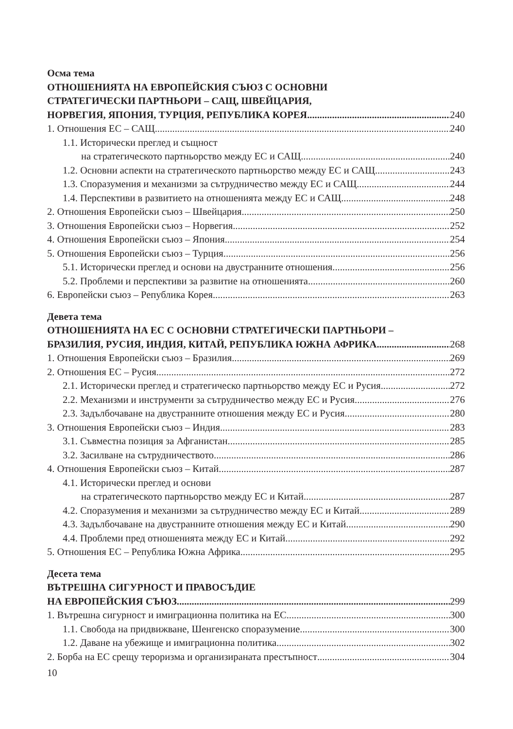Осма тема
ОТНОШЕНИЯТА НА ЕВРОПЕЙСКИЯ СЪЮЗ С ОСНОВНИ
СТРАТЕГИЧЕСКИ ПАРТНЬОРИ – САЩ, ШВЕЙЦАРИЯ,
НОРВЕГИЯ, ЯПОНИЯ, ТУРЦИЯ, РЕПУБЛИКА КОРЕЯ 240
1. Отношения ЕС – САЩ 240
1.1. Исторически преглед и същност
на стратегическото партньорство между ЕС и САЩ 240
1.2. Основни аспекти на стратегическото партньорство между ЕС и САЩ 243
1.3. Споразумения и механизми за сътрудничество между ЕС и САЩ 244
1.4. Перспективи в развитието на отношенията между ЕС и САЩ 248
2. Отношения Европейски съюз – Швейцария 250
3. Отношения Европейски съюз – Норвегия 252
4. Отношения Европейски съюз – Япония 254
5. Отношения Европейски съюз – Турция 256
5.1. Исторически преглед и основи на двустранните отношения 256
5.2. Проблеми и перспективи за развитие на отношенията 260
6. Европейски съюз – Република Корея 263
Девета тема
ОТНОШЕНИЯТА НА ЕС С ОСНОВНИ СТРАТЕГИЧЕСКИ ПАРТНЬОРИ –
БРАЗИЛИЯ, РУСИЯ, ИНДИЯ, КИТАЙ, РЕПУБЛИКА ЮЖНА АФРИКА 268
1. Отношения Европейски съюз – Бразилия 269
2. Отношения ЕС – Русия 272
2.1. Исторически преглед и стратегическо партньорство между ЕС и Русия 272
2.2. Механизми и инструменти за сътрудничество между ЕС и Русия 276
2.3. Задълбочаване на двустранните отношения между ЕС и Русия 280
3. Отношения Европейски съюз – Индия 283
3.1. Съвместна позиция за Афганистан 285
3.2. Засилване на сътрудничеството 286
4. Отношения Европейски съюз – Китай 287
4.1. Исторически преглед и основи
на стратегическото партньорство между ЕС и Китай 287
4.2. Споразумения и механизми за сътрудничество между ЕС и Китай 289
4.3. Задълбочаване на двустранните отношения между ЕС и Китай 290
4.4. Проблеми пред отношенията между ЕС и Китай 292
5. Отношения ЕС – Република Южна Африка 295
Десета тема
ВЪТРЕШНА СИГУРНОСТ И ПРАВОСЪДИЕ
НА ЕВРОПЕЙСКИЯ СЪЮЗ 299
1. Вътрешна сигурност и имиграционна политика на ЕС 300
1.1. Свобода на придвижване, Шенгенско споразумение 300
1.2. Даване на убежище и имиграционна политика 302
2. Борба на ЕС срещу тероризма и организираната престъпност 304
10